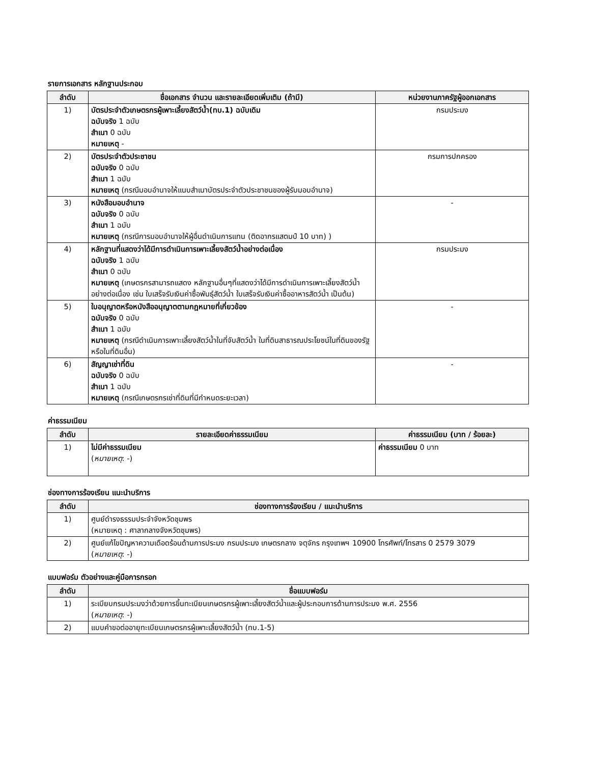รายการเอกสาร หลักฐานประกอบ
| ลำดับ | ชื่อเอกสาร จำนวน และรายละเอียดเพิ่มเติม (ถ้ามี) | หน่วยงานภาครัฐผู้ออกเอกสาร |
| --- | --- | --- |
| 1) | บัตรประจำตัวเกษตรกรผู้เพาะเลี้ยงสัตว์น้ำ(ทบ.1) ฉบับเดิม ฉบับจริง 1 ฉบับ สำเนา 0 ฉบับ หมายเหตุ - | กรมประมง |
| 2) | บัตรประจำตัวประชาชน ฉบับจริง 0 ฉบับ สำเนา 1 ฉบับ หมายเหตุ (กรณีมอบอำนาจให้แนบสำเนาบัตรประจำตัวประชาชนของผู้รับมอบอำนาจ) | กรมการปกครอง |
| 3) | หนังสือมอบอำนาจ ฉบับจริง 0 ฉบับ สำเนา 1 ฉบับ หมายเหตุ (กรณีการมอบอำนาจให้ผู้อื่นดำเนินการแทน (ติดอากรแสตมป์ 10 บาท) ) | - |
| 4) | หลักฐานที่แสดงว่าได้มีการดำเนินการเพาะเลี้ยงสัตว์น้ำอย่างต่อเนื่อง ฉบับจริง 1 ฉบับ สำเนา 0 ฉบับ หมายเหตุ (เกษตรกรสามารถแสดง หลักฐานอื่นๆที่แสดงว่าได้มีการดำเนินการเพาะเลี้ยงสัตว์น้ำอย่างต่อเนื่อง เช่น ใบเสร็จรับเงินค่าซื้อพันธุ์สัตว์น้ำ ใบเสร็จรับเงินค่าซื้ออาหารสัตว์น้ำ เป็นต้น) | กรมประมง |
| 5) | ใบอนุญาตหรือหนังสืออนุญาตตามกฎหมายที่เกี่ยวข้อง ฉบับจริง 0 ฉบับ สำเนา 1 ฉบับ หมายเหตุ (กรณีดำเนินการเพาะเลี้ยงสัตว์น้ำในที่จับสัตว์น้ำ ในที่ดินสาธารณประโยชน์ในที่ดินของรัฐ หรือในที่ดินอื่น) | - |
| 6) | สัญญาเช่าที่ดิน ฉบับจริง 0 ฉบับ สำเนา 1 ฉบับ หมายเหตุ (กรณีเกษตรกรเช่าที่ดินที่มีกำหนดระยะเวลา) | - |
ค่าธรรมเนียม
| ลำดับ | รายละเอียดค่าธรรมเนียม | ค่าธรรมเนียม (บาท / ร้อยละ) |
| --- | --- | --- |
| 1) | ไม่มีค่าธรรมเนียม ( หมายเหตุ : -) | ค่าธรรมเนียม 0 บาท |
ช่องทางการร้องเรียน แนะนำบริการ
| ลำดับ | ช่องทางการร้องเรียน / แนะนำบริการ |
| --- | --- |
| 1) | ศูนย์ดำรงธรรมประจำจังหวัดชุมพร (หมายเหตุ : ศาลากลางจังหวัดชุมพร) |
| 2) | ศูนย์แก้ไขปัญหาความเดือดร้อนด้านการประมง กรมประมง เกษตรกลาง จตุจักร กรุงเทพฯ 10900 โทรศัพท์/โทรสาร 0 2579 3079 ( หมายเหตุ : -) |
แบบฟอร์ม ตัวอย่างและคู่มือการกรอก
| ลำดับ | ชื่อแบบฟอร์ม |
| --- | --- |
| 1) | ระเบียบกรมประมงว่าด้วยการขึ้นทะเบียนเกษตรกรผู้เพาะเลี้ยงสัตว์น้ำและผู้ประกอบการด้านการประมง พ.ศ. 2556 ( หมายเหตุ : -) |
| 2) | แบบคำขอต่ออายุทะเบียนเกษตรกรผู้เพาะเลี้ยงสัตว์น้ำ (ทบ.1-5) |